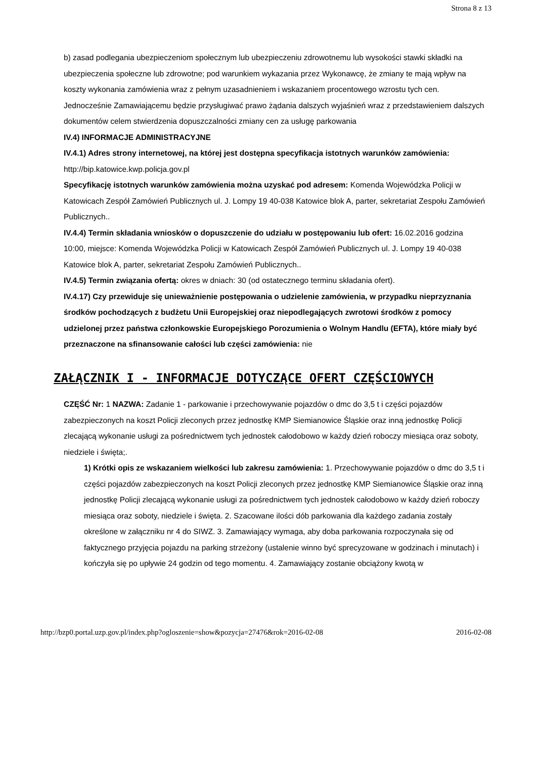Strona 8 z 13
b) zasad podlegania ubezpieczeniom społecznym lub ubezpieczeniu zdrowotnemu lub wysokości stawki składki na ubezpieczenia społeczne lub zdrowotne; pod warunkiem wykazania przez Wykonawcę, że zmiany te mają wpływ na koszty wykonania zamówienia wraz z pełnym uzasadnieniem i wskazaniem procentowego wzrostu tych cen. Jednocześnie Zamawiającemu będzie przysługiwać prawo żądania dalszych wyjaśnień wraz z przedstawieniem dalszych dokumentów celem stwierdzenia dopuszczalności zmiany cen za usługę parkowania
IV.4) INFORMACJE ADMINISTRACYJNE
IV.4.1) Adres strony internetowej, na której jest dostępna specyfikacja istotnych warunków zamówienia: http://bip.katowice.kwp.policja.gov.pl
Specyfikację istotnych warunków zamówienia można uzyskać pod adresem: Komenda Wojewódzka Policji w Katowicach Zespół Zamówień Publicznych ul. J. Lompy 19 40-038 Katowice blok A, parter, sekretariat Zespołu Zamówień Publicznych..
IV.4.4) Termin składania wniosków o dopuszczenie do udziału w postępowaniu lub ofert: 16.02.2016 godzina 10:00, miejsce: Komenda Wojewódzka Policji w Katowicach Zespół Zamówień Publicznych ul. J. Lompy 19 40-038 Katowice blok A, parter, sekretariat Zespołu Zamówień Publicznych..
IV.4.5) Termin związania ofertą: okres w dniach: 30 (od ostatecznego terminu składania ofert).
IV.4.17) Czy przewiduje się unieważnienie postępowania o udzielenie zamówienia, w przypadku nieprzyznania środków pochodzących z budżetu Unii Europejskiej oraz niepodlegających zwrotowi środków z pomocy udzielonej przez państwa członkowskie Europejskiego Porozumienia o Wolnym Handlu (EFTA), które miały być przeznaczone na sfinansowanie całości lub części zamówienia: nie
ZAŁĄCZNIK I - INFORMACJE DOTYCZĄCE OFERT CZĘŚCIOWYCH
CZĘŚĆ Nr: 1 NAZWA: Zadanie 1 - parkowanie i przechowywanie pojazdów o dmc do 3,5 t i części pojazdów zabezpieczonych na koszt Policji zleconych przez jednostkę KMP Siemianowice Śląskie oraz inną jednostkę Policji zlecającą wykonanie usługi za pośrednictwem tych jednostek całodobowo w każdy dzień roboczy miesiąca oraz soboty, niedziele i święta;.
1) Krótki opis ze wskazaniem wielkości lub zakresu zamówienia: 1. Przechowywanie pojazdów o dmc do 3,5 t i części pojazdów zabezpieczonych na koszt Policji zleconych przez jednostkę KMP Siemianowice Śląskie oraz inną jednostkę Policji zlecającą wykonanie usługi za pośrednictwem tych jednostek całodobowo w każdy dzień roboczy miesiąca oraz soboty, niedziele i święta. 2. Szacowane ilości dób parkowania dla każdego zadania zostały określone w załączniku nr 4 do SIWZ. 3. Zamawiający wymaga, aby doba parkowania rozpoczynała się od faktycznego przyjęcia pojazdu na parking strzeżony (ustalenie winno być sprecyzowane w godzinach i minutach) i kończyła się po upływie 24 godzin od tego momentu. 4. Zamawiający zostanie obciążony kwotą w
http://bzp0.portal.uzp.gov.pl/index.php?ogloszenie=show&pozycja=27476&rok=2016-02-08 2016-02-08